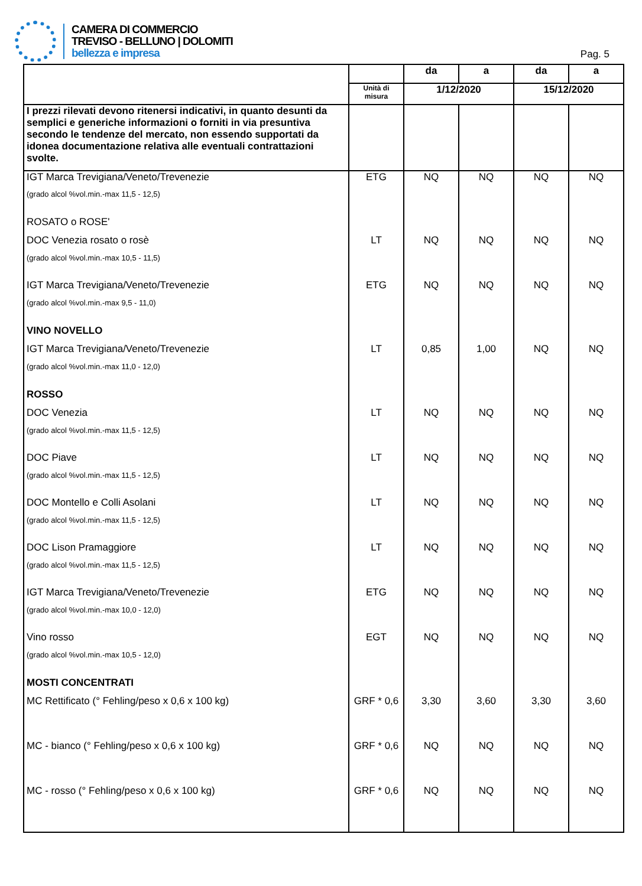CAMERA DI COMMERCIO
TREVISO - BELLUNO | DOLOMITI
bellezza e impresa
Pag. 5
| | | da | a | da | a |
| | Unità di misura | 1/12/2020 | | 15/12/2020 | |
| I prezzi rilevati devono ritenersi indicativi, in quanto desunti da semplici e generiche informazioni o forniti in via presuntiva secondo le tendenze del mercato, non essendo supportati da idonea documentazione relativa alle eventuali contrattazioni svolte. | | | | | |
| IGT Marca Trevigiana/Veneto/Trevenezie | ETG | NQ | NQ | NQ | NQ |
| (grado alcol %vol.min.-max 11,5 - 12,5) ROSATO o ROSE' | | | | | |
| DOC Venezia rosato o rosè | LT | NQ | NQ | NQ | NQ |
| (grado alcol %vol.min.-max 10,5 - 11,5) | | | | | |
| IGT Marca Trevigiana/Veneto/Trevenezie | ETG | NQ | NQ | NQ | NQ |
| (grado alcol %vol.min.-max 9,5 - 11,0) VINO NOVELLO | | | | | |
| IGT Marca Trevigiana/Veneto/Trevenezie | LT | 0,85 | 1,00 | NQ | NQ |
| (grado alcol %vol.min.-max 11,0 - 12,0) ROSSO | | | | | |
| DOC Venezia | LT | NQ | NQ | NQ | NQ |
| (grado alcol %vol.min.-max 11,5 - 12,5) | | | | | |
| DOC Piave | LT | NQ | NQ | NQ | NQ |
| (grado alcol %vol.min.-max 11,5 - 12,5) | | | | | |
| DOC Montello e Colli Asolani | LT | NQ | NQ | NQ | NQ |
| (grado alcol %vol.min.-max 11,5 - 12,5) | | | | | |
| DOC Lison Pramaggiore | LT | NQ | NQ | NQ | NQ |
| (grado alcol %vol.min.-max 11,5 - 12,5) | | | | | |
| IGT Marca Trevigiana/Veneto/Trevenezie | ETG | NQ | NQ | NQ | NQ |
| (grado alcol %vol.min.-max 10,0 - 12,0) | | | | | |
| Vino rosso | EGT | NQ | NQ | NQ | NQ |
| (grado alcol %vol.min.-max 10,5 - 12,0) MOSTI CONCENTRATI | | | | | |
| MC Rettificato (° Fehling/peso x 0,6 x 100 kg) | GRF * 0,6 | 3,30 | 3,60 | 3,30 | 3,60 |
| MC - bianco (° Fehling/peso x 0,6 x 100 kg) | GRF * 0,6 | NQ | NQ | NQ | NQ |
| MC - rosso (° Fehling/peso x 0,6 x 100 kg) | GRF * 0,6 | NQ | NQ | NQ | NQ |